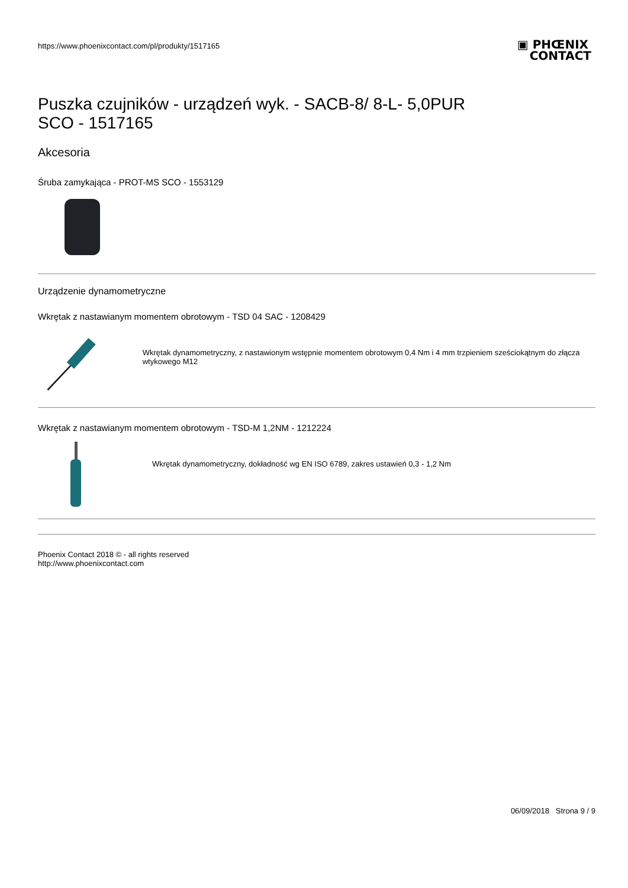https://www.phoenixcontact.com/pl/produkty/1517165
▣ PHŒNIX
CONTACT
Puszka czujników - urządzeń wyk. - SACB-8/ 8-L- 5,0PUR
SCO - 1517165
Akcesoria
Śruba zamykająca - PROT-MS SCO - 1553129
Urządzenie dynamometryczne
Wkrętak z nastawianym momentem obrotowym - TSD 04 SAC - 1208429
Wkrętak dynamometryczny, z nastawionym wstępnie momentem obrotowym 0,4 Nm i 4 mm trzpieniem sześciokątnym do złącza wtykowego M12
Wkrętak z nastawianym momentem obrotowym - TSD-M 1,2NM - 1212224
Wkrętak dynamometryczny, dokładność wg EN ISO 6789, zakres ustawień 0,3 - 1,2 Nm
Phoenix Contact 2018 © - all rights reserved
http://www.phoenixcontact.com
06/09/2018 Strona 9 / 9